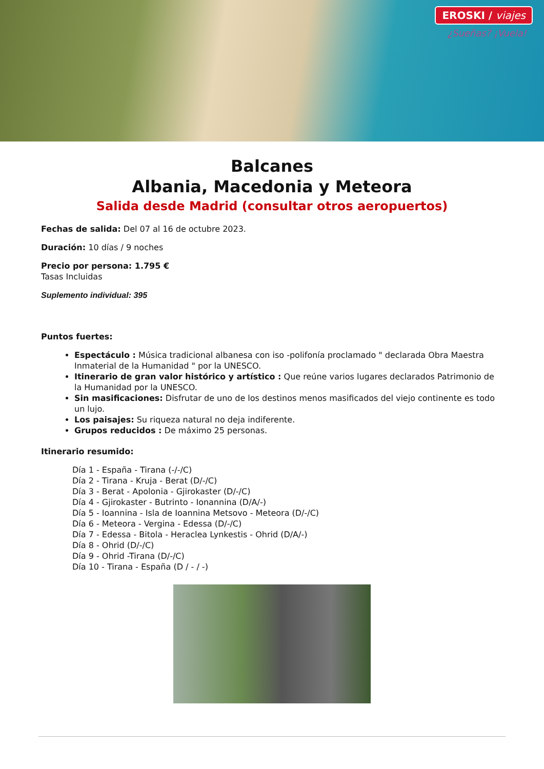EROSKI / viajes
¿Sueñas? ¡Vuela!
Balcanes
Albania, Macedonia y Meteora
Salida desde Madrid (consultar otros aeropuertos)
Fechas de salida: Del 07 al 16 de octubre 2023.
Duración: 10 días / 9 noches
Precio por persona: 1.795 €
Tasas Incluidas
Suplemento individual: 395
Puntos fuertes:
Espectáculo : Música tradicional albanesa con iso -polifonía proclamado " declarada Obra Maestra Inmaterial de la Humanidad " por la UNESCO.
Itinerario de gran valor histórico y artístico : Que reúne varios lugares declarados Patrimonio de la Humanidad por la UNESCO.
Sin masificaciones: Disfrutar de uno de los destinos menos masificados del viejo continente es todo un lujo.
Los paisajes: Su riqueza natural no deja indiferente.
Grupos reducidos : De máximo 25 personas.
Itinerario resumido:
Día 1 - España - Tirana (-/-/C)
Día 2 - Tirana - Kruja - Berat (D/-/C)
Día 3 - Berat - Apolonia - Gjirokaster (D/-/C)
Día 4 - Gjirokaster - Butrinto - Ionannina (D/A/-)
Día 5 - Ioannina - Isla de Ioannina Metsovo - Meteora (D/-/C)
Día 6 - Meteora - Vergina - Edessa (D/-/C)
Día 7 - Edessa - Bitola - Heraclea Lynkestis - Ohrid (D/A/-)
Día 8 - Ohrid (D/-/C)
Día 9 - Ohrid -Tirana (D/-/C)
Día 10 - Tirana - España (D / - / -)